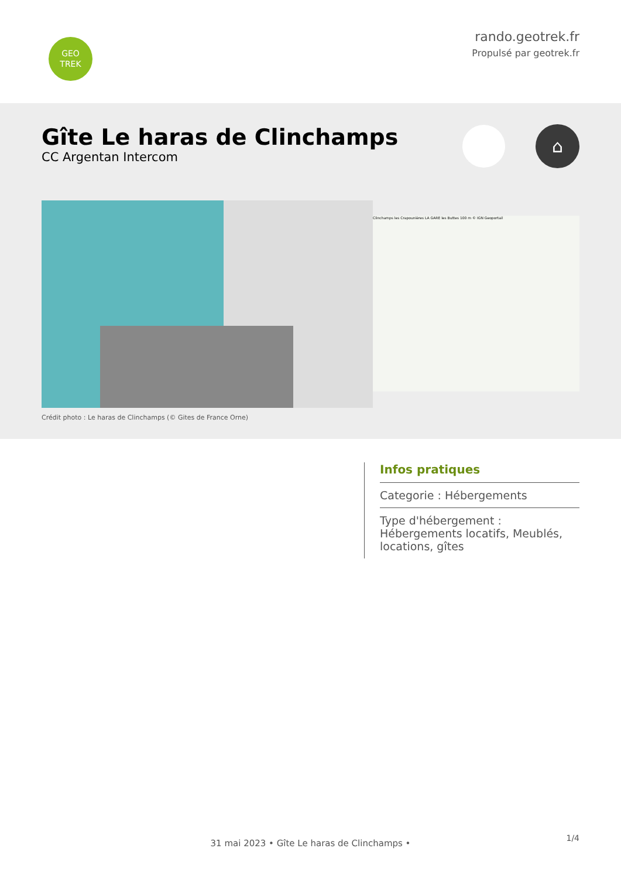GEO
TREK
rando.geotrek.fr
Propulsé par geotrek.fr
Gîte Le haras de Clinchamps
CC Argentan Intercom
⌂
Clinchamps les Crapounières LA GARE les Buttes 100 m © IGN Geoportail
Crédit photo : Le haras de Clinchamps (© Gites de France Orne)
Infos pratiques
Categorie : Hébergements
Type d'hébergement : Hébergements locatifs, Meublés, locations, gîtes
1/4 31 mai 2023 • Gîte Le haras de Clinchamps •